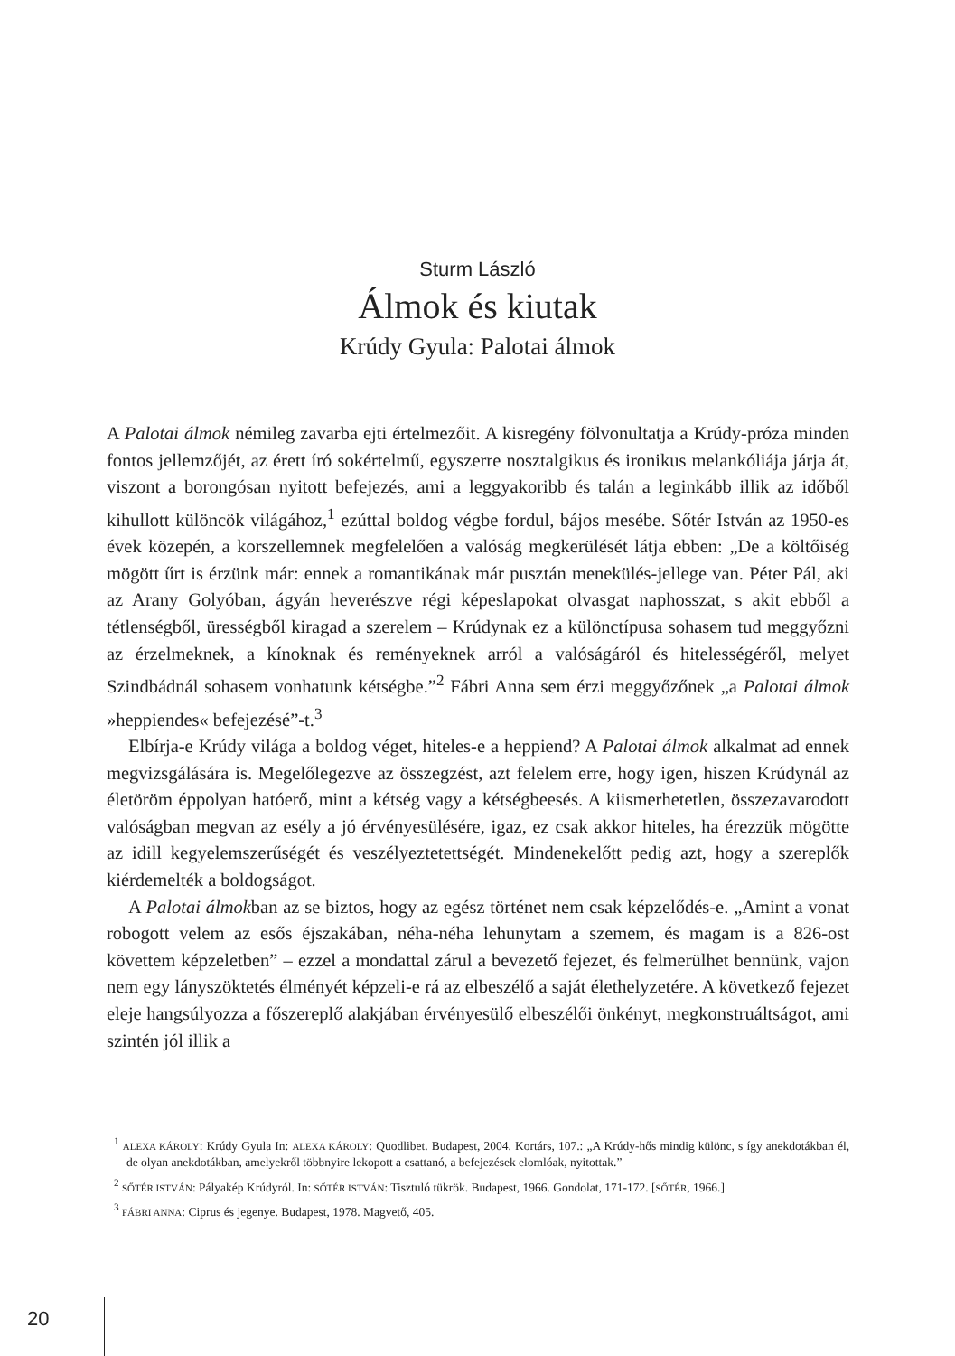Sturm László
Álmok és kiutak
Krúdy Gyula: Palotai álmok
A Palotai álmok némileg zavarba ejti értelmezőit. A kisregény fölvonultatja a Krúdy-próza minden fontos jellemzőjét, az érett író sokértelmű, egyszerre nosztalgikus és ironikus melankóliája járja át, viszont a borongósan nyitott befejezés, ami a leggyakoribb és talán a leginkább illik az időből kihullott különcök világához,<sup>1</sup> ezúttal boldog végbe fordul, bájos mesébe. Sőtér István az 1950-es évek közepén, a korszellemnek megfelelően a valóság megkerülését látja ebben: „De a költőiség mögött űrt is érzünk már: ennek a romantikának már pusztán menekülés-jellege van. Péter Pál, aki az Arany Golyóban, ágyán heverészve régi képeslapokat olvasgat naphosszat, s akit ebből a tétlenségből, ürességből kiragad a szerelem – Krúdynak ez a különctípusa sohasem tud meggyőzni az érzelmeknek, a kínoknak és reményeknek arról a valóságáról és hitelességéről, melyet Szindbádnál sohasem vonhatunk kétségbe.”<sup>2</sup> Fábri Anna sem érzi meggyőzőnek „a Palotai álmok »heppiendes« befejezésé”-t.<sup>3</sup>
Elbírja-e Krúdy világa a boldog véget, hiteles-e a heppiend? A Palotai álmok alkalmat ad ennek megvizsgálására is. Megelőlegezve az összegzést, azt felelem erre, hogy igen, hiszen Krúdynál az életöröm éppolyan hatóerő, mint a kétség vagy a kétségbeesés. A kiismerhetetlen, összezavarodott valóságban megvan az esély a jó érvényesülésére, igaz, ez csak akkor hiteles, ha érezzük mögötte az idill kegyelemszerűségét és veszélyeztetettségét. Mindenekelőtt pedig azt, hogy a szereplők kiérdemelték a boldogságot.
A Palotai álmokban az se biztos, hogy az egész történet nem csak képzelődés-e. „Amint a vonat robogott velem az esős éjszakában, néha-néha lehunytam a szemem, és magam is a 826-ost követtem képzeletben” – ezzel a mondattal zárul a bevezető fejezet, és felmerülhet bennünk, vajon nem egy lányszöktetés élményét képzeli-e rá az elbeszélő a saját élethelyzetére. A következő fejezet eleje hangsúlyozza a főszereplő alakjában érvényesülő elbeszélői önkényt, megkonstruáltságot, ami szintén jól illik a
<sup>1</sup> ALEXA KÁROLY: Krúdy Gyula In: ALEXA KÁROLY: Quodlibet. Budapest, 2004. Kortárs, 107.: „A Krúdy-hős mindig különc, s így anekdotákban él, de olyan anekdotákban, amelyekről többnyire lekopott a csattanó, a befejezések elomlóak, nyitottak.”
<sup>2</sup> SŐTÉR ISTVÁN: Pályakép Krúdyról. In: SŐTÉR ISTVÁN: Tisztuló tükrök. Budapest, 1966. Gondolat, 171-172. [SŐTÉR, 1966.]
<sup>3</sup> FÁBRI ANNA: Ciprus és jegenye. Budapest, 1978. Magvető, 405.
20